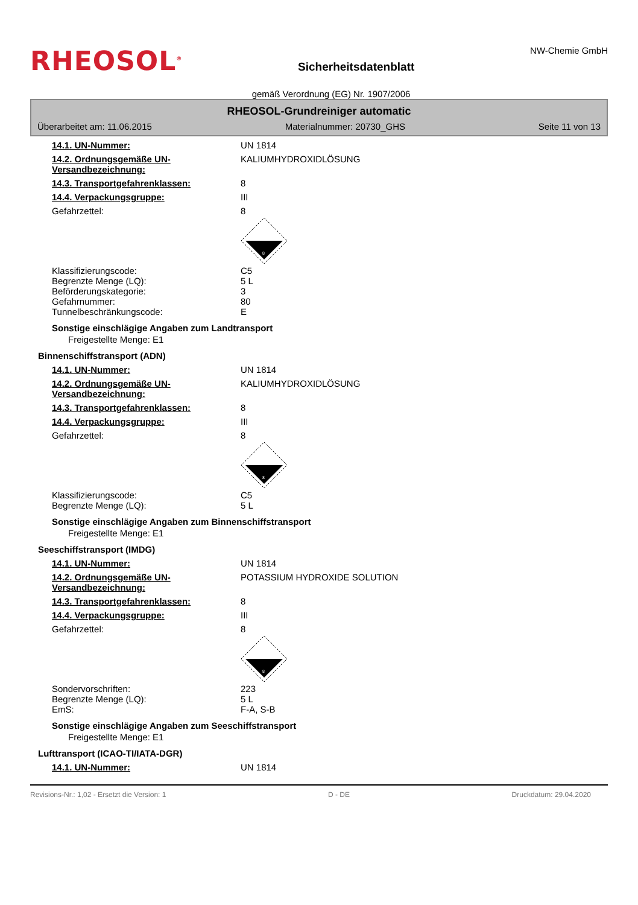RHEOSOL<sup>®</sup>
Sicherheitsdatenblatt
NW-Chemie GmbH
gemäß Verordnung (EG) Nr. 1907/2006
RHEOSOL-Grundreiniger automatic
Überarbeitet am: 11.06.2015 Materialnummer: 20730_GHS Seite 11 von 13
14.1. UN-Nummer: UN 1814
14.2. Ordnungsgemäße UN-Versandbezeichnung:
KALIUMHYDROXIDLÖSUNG
14.3. Transportgefahrenklassen: 8
14.4. Verpackungsgruppe: III
Gefahrzettel: 8
8
Klassifizierungscode: C5
Begrenzte Menge (LQ): 5 L
Beförderungskategorie: 3
Gefahrnummer: 80
Tunnelbeschränkungscode: E
Sonstige einschlägige Angaben zum Landtransport
Freigestellte Menge: E1
Binnenschiffstransport (ADN)
14.1. UN-Nummer: UN 1814
14.2. Ordnungsgemäße UN-Versandbezeichnung:
KALIUMHYDROXIDLÖSUNG
14.3. Transportgefahrenklassen: 8
14.4. Verpackungsgruppe: III
Gefahrzettel: 8
8
Klassifizierungscode: C5
Begrenzte Menge (LQ): 5 L
Sonstige einschlägige Angaben zum Binnenschiffstransport
Freigestellte Menge: E1
Seeschiffstransport (IMDG)
14.1. UN-Nummer: UN 1814
14.2. Ordnungsgemäße UN-Versandbezeichnung:
POTASSIUM HYDROXIDE SOLUTION
14.3. Transportgefahrenklassen: 8
14.4. Verpackungsgruppe: III
Gefahrzettel: 8
8
Sondervorschriften: 223
Begrenzte Menge (LQ): 5 L
EmS: F-A, S-B
Sonstige einschlägige Angaben zum Seeschiffstransport
Freigestellte Menge: E1
Lufttransport (ICAO-TI/IATA-DGR)
14.1. UN-Nummer: UN 1814
Revisions-Nr.: 1,02 - Ersetzt die Version: 1 D - DE Druckdatum: 29.04.2020